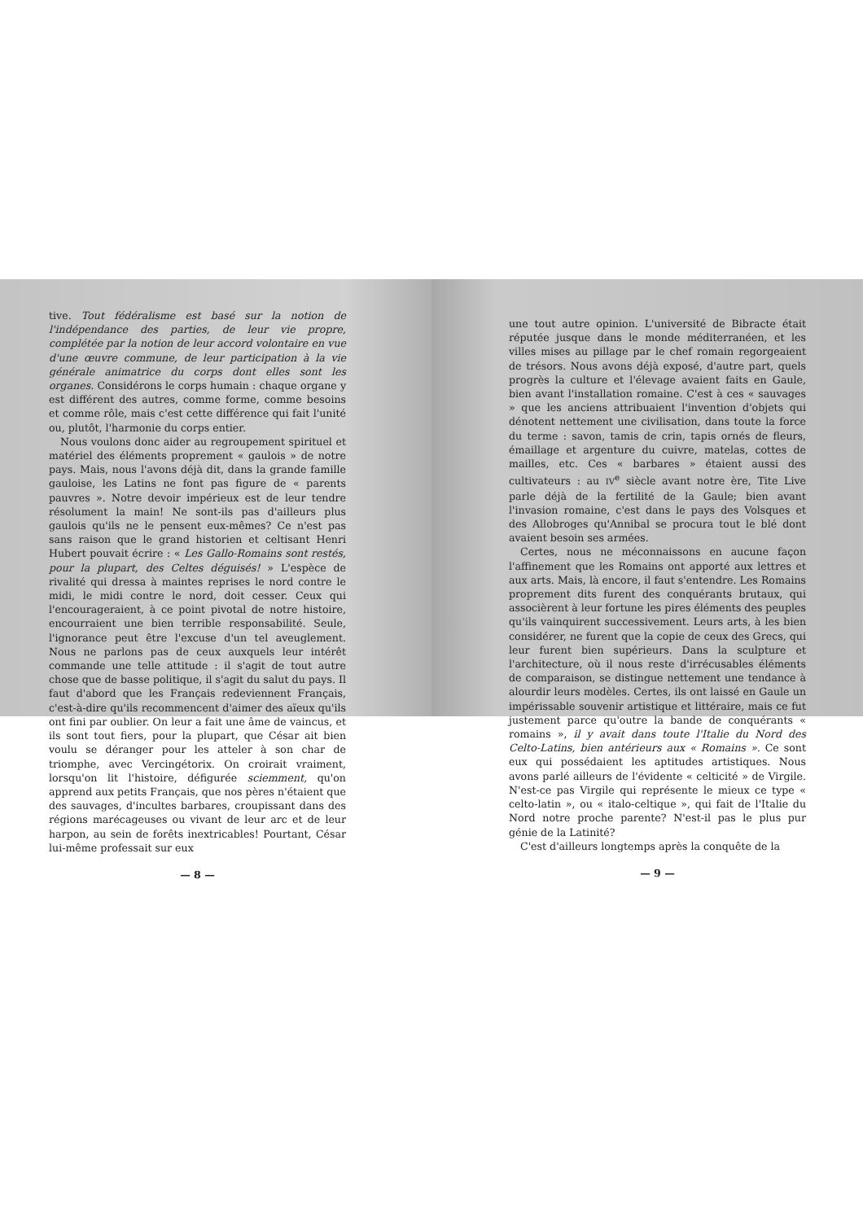tive. Tout fédéralisme est basé sur la notion de l'indépendance des parties, de leur vie propre, complétée par la notion de leur accord volontaire en vue d'une œuvre commune, de leur participation à la vie générale animatrice du corps dont elles sont les organes. Considérons le corps humain : chaque organe y est différent des autres, comme forme, comme besoins et comme rôle, mais c'est cette différence qui fait l'unité ou, plutôt, l'harmonie du corps entier.
Nous voulons donc aider au regroupement spirituel et matériel des éléments proprement « gaulois » de notre pays. Mais, nous l'avons déjà dit, dans la grande famille gauloise, les Latins ne font pas figure de « parents pauvres ». Notre devoir impérieux est de leur tendre résolument la main! Ne sont-ils pas d'ailleurs plus gaulois qu'ils ne le pensent eux-mêmes? Ce n'est pas sans raison que le grand historien et celtisant Henri Hubert pouvait écrire : « Les Gallo-Romains sont restés, pour la plupart, des Celtes déguisés! » L'espèce de rivalité qui dressa à maintes reprises le nord contre le midi, le midi contre le nord, doit cesser. Ceux qui l'encourageraient, à ce point pivotal de notre histoire, encourraient une bien terrible responsabilité. Seule, l'ignorance peut être l'excuse d'un tel aveuglement. Nous ne parlons pas de ceux auxquels leur intérêt commande une telle attitude : il s'agit de tout autre chose que de basse politique, il s'agit du salut du pays. Il faut d'abord que les Français redeviennent Français, c'est-à-dire qu'ils recommencent d'aimer des aïeux qu'ils ont fini par oublier. On leur a fait une âme de vaincus, et ils sont tout fiers, pour la plupart, que César ait bien voulu se déranger pour les atteler à son char de triomphe, avec Vercingétorix. On croirait vraiment, lorsqu'on lit l'histoire, défigurée sciemment, qu'on apprend aux petits Français, que nos pères n'étaient que des sauvages, d'incultes barbares, croupissant dans des régions marécageuses ou vivant de leur arc et de leur harpon, au sein de forêts inextricables! Pourtant, César lui-même professait sur eux
— 8 —
une tout autre opinion. L'université de Bibracte était réputée jusque dans le monde méditerranéen, et les villes mises au pillage par le chef romain regorgeaient de trésors. Nous avons déjà exposé, d'autre part, quels progrès la culture et l'élevage avaient faits en Gaule, bien avant l'installation romaine. C'est à ces « sauvages » que les anciens attribuaient l'invention d'objets qui dénotent nettement une civilisation, dans toute la force du terme : savon, tamis de crin, tapis ornés de fleurs, émaillage et argenture du cuivre, matelas, cottes de mailles, etc. Ces « barbares » étaient aussi des cultivateurs : au IV<sup>e</sup> siècle avant notre ère, Tite Live parle déjà de la fertilité de la Gaule; bien avant l'invasion romaine, c'est dans le pays des Volsques et des Allobroges qu'Annibal se procura tout le blé dont avaient besoin ses armées.
Certes, nous ne méconnaissons en aucune façon l'affinement que les Romains ont apporté aux lettres et aux arts. Mais, là encore, il faut s'entendre. Les Romains proprement dits furent des conquérants brutaux, qui associèrent à leur fortune les pires éléments des peuples qu'ils vainquirent successivement. Leurs arts, à les bien considérer, ne furent que la copie de ceux des Grecs, qui leur furent bien supérieurs. Dans la sculpture et l'architecture, où il nous reste d'irrécusables éléments de comparaison, se distingue nettement une tendance à alourdir leurs modèles. Certes, ils ont laissé en Gaule un impérissable souvenir artistique et littéraire, mais ce fut justement parce qu'outre la bande de conquérants « romains », il y avait dans toute l'Italie du Nord des Celto-Latins, bien antérieurs aux « Romains ». Ce sont eux qui possédaient les aptitudes artistiques. Nous avons parlé ailleurs de l'évidente « celticité » de Virgile. N'est-ce pas Virgile qui représente le mieux ce type « celto-latin », ou « italo-celtique », qui fait de l'Italie du Nord notre proche parente? N'est-il pas le plus pur génie de la Latinité?
C'est d'ailleurs longtemps après la conquête de la
— 9 —